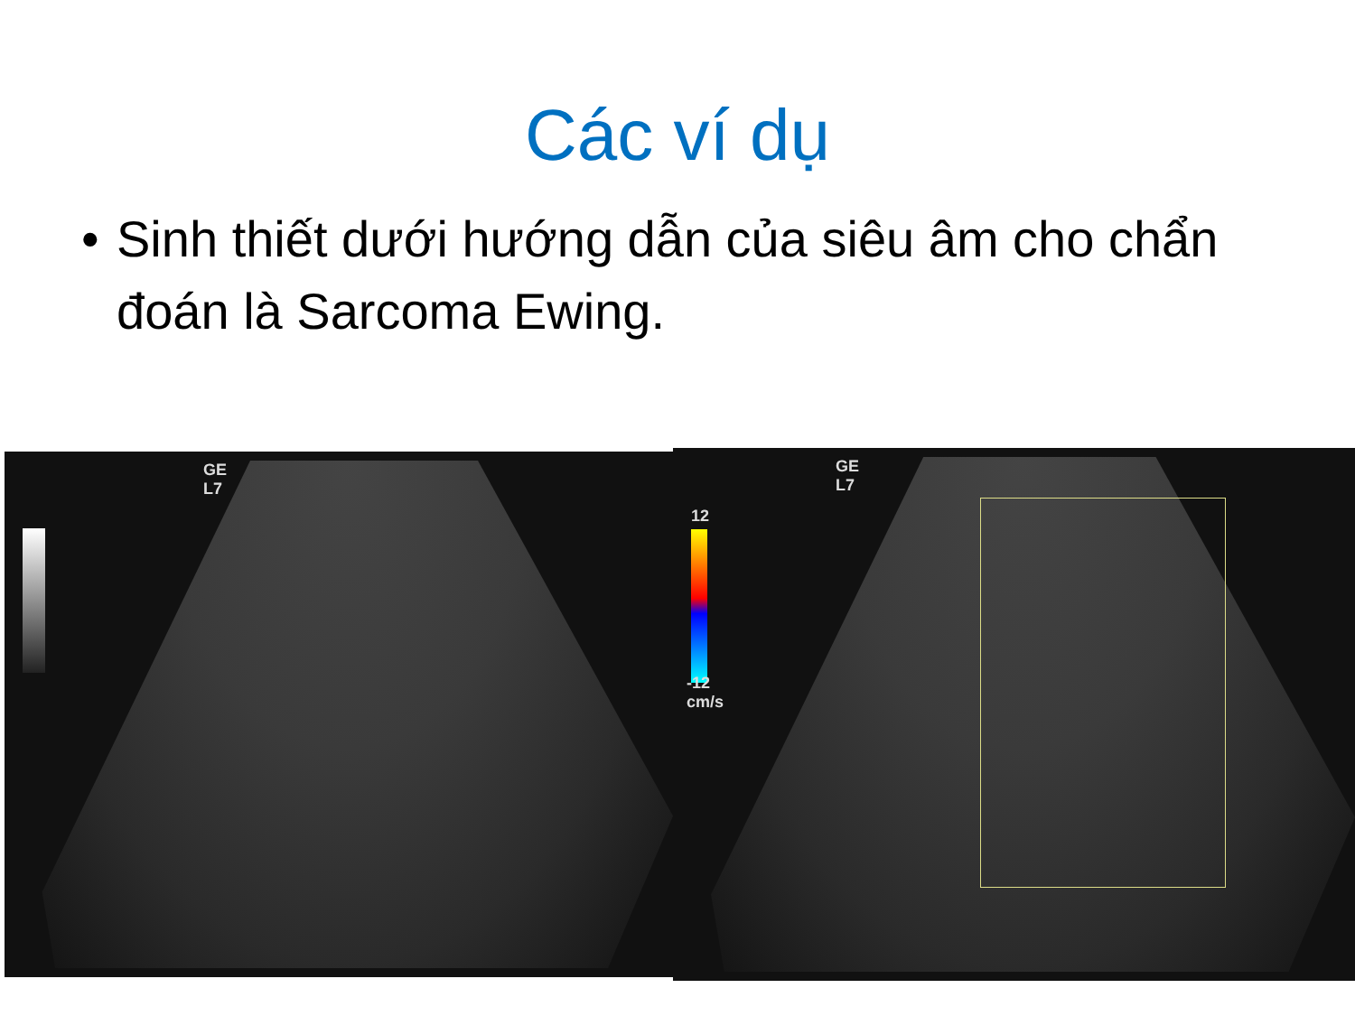Các ví dụ
• Sinh thiết dưới hướng dẫn của siêu âm cho chẩn đoán là Sarcoma Ewing.
GE
L7
GE
L7
12
-12
cm/s